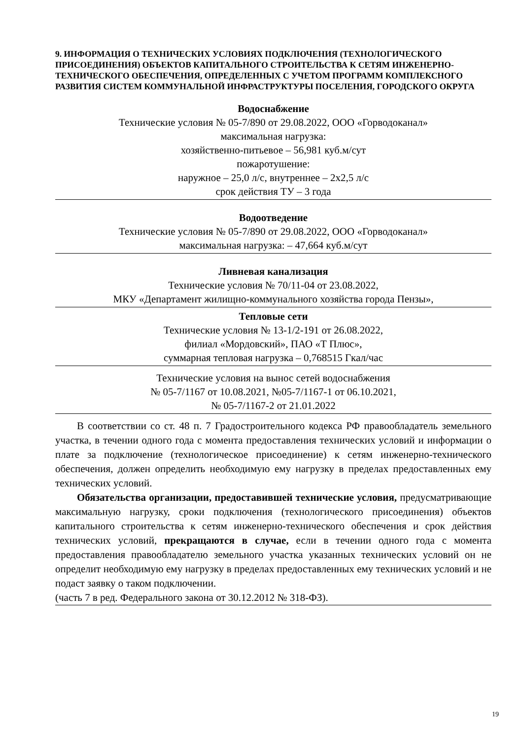9. ИНФОРМАЦИЯ О ТЕХНИЧЕСКИХ УСЛОВИЯХ ПОДКЛЮЧЕНИЯ (ТЕХНОЛОГИЧЕСКОГО ПРИСОЕДИНЕНИЯ) ОБЪЕКТОВ КАПИТАЛЬНОГО СТРОИТЕЛЬСТВА К СЕТЯМ ИНЖЕНЕРНО-ТЕХНИЧЕСКОГО ОБЕСПЕЧЕНИЯ, ОПРЕДЕЛЕННЫХ С УЧЕТОМ ПРОГРАММ КОМПЛЕКСНОГО РАЗВИТИЯ СИСТЕМ КОММУНАЛЬНОЙ ИНФРАСТРУКТУРЫ ПОСЕЛЕНИЯ, ГОРОДСКОГО ОКРУГА
Водоснабжение
Технические условия № 05-7/890 от 29.08.2022, ООО «Горводоканал»
максимальная нагрузка:
хозяйственно-питьевое – 56,981 куб.м/сут
пожаротушение:
наружное – 25,0 л/с, внутреннее – 2х2,5 л/с
срок действия ТУ – 3 года
Водоотведение
Технические условия № 05-7/890 от 29.08.2022, ООО «Горводоканал»
максимальная нагрузка: – 47,664 куб.м/сут
Ливневая канализация
Технические условия № 70/11-04 от 23.08.2022,
МКУ «Департамент жилищно-коммунального хозяйства города Пензы»,
Тепловые сети
Технические условия № 13-1/2-191 от 26.08.2022,
филиал «Мордовский», ПАО «Т Плюс»,
суммарная тепловая нагрузка – 0,768515 Гкал/час
Технические условия на вынос сетей водоснабжения
№ 05-7/1167 от 10.08.2021, №05-7/1167-1 от 06.10.2021,
№ 05-7/1167-2 от 21.01.2022
В соответствии со ст. 48 п. 7 Градостроительного кодекса РФ правообладатель земельного участка, в течении одного года с момента предоставления технических условий и информации о плате за подключение (технологическое присоединение) к сетям инженерно-технического обеспечения, должен определить необходимую ему нагрузку в пределах предоставленных ему технических условий.
Обязательства организации, предоставившей технические условия, предусматривающие максимальную нагрузку, сроки подключения (технологического присоединения) объектов капитального строительства к сетям инженерно-технического обеспечения и срок действия технических условий, прекращаются в случае, если в течении одного года с момента предоставления правообладателю земельного участка указанных технических условий он не определит необходимую ему нагрузку в пределах предоставленных ему технических условий и не подаст заявку о таком подключении.
(часть 7 в ред. Федерального закона от 30.12.2012 № 318-ФЗ).
19